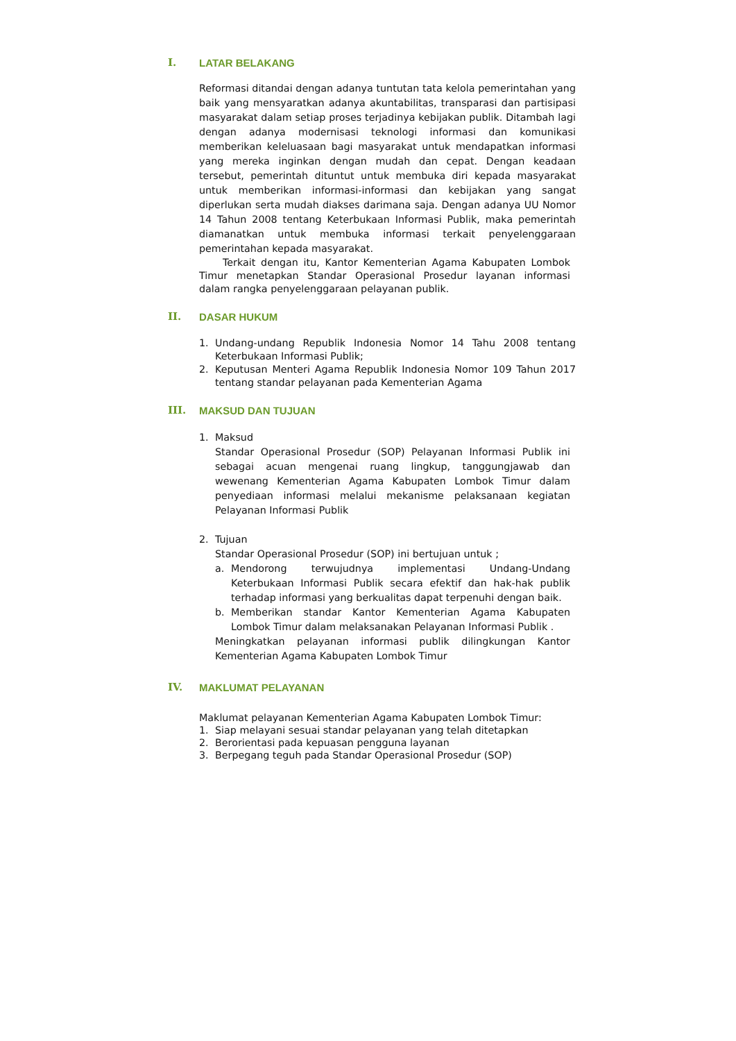I. LATAR BELAKANG
Reformasi ditandai dengan adanya tuntutan tata kelola pemerintahan yang baik yang mensyaratkan adanya akuntabilitas, transparasi dan partisipasi masyarakat dalam setiap proses terjadinya kebijakan publik. Ditambah lagi dengan adanya modernisasi teknologi informasi dan komunikasi memberikan keleluasaan bagi masyarakat untuk mendapatkan informasi yang mereka inginkan dengan mudah dan cepat. Dengan keadaan tersebut, pemerintah dituntut untuk membuka diri kepada masyarakat untuk memberikan informasi-informasi dan kebijakan yang sangat diperlukan serta mudah diakses darimana saja. Dengan adanya UU Nomor 14 Tahun 2008 tentang Keterbukaan Informasi Publik, maka pemerintah diamanatkan untuk membuka informasi terkait penyelenggaraan pemerintahan kepada masyarakat.
Terkait dengan itu, Kantor Kementerian Agama Kabupaten Lombok Timur menetapkan Standar Operasional Prosedur layanan informasi dalam rangka penyelenggaraan pelayanan publik.
II. DASAR HUKUM
1. Undang-undang Republik Indonesia Nomor 14 Tahu 2008 tentang Keterbukaan Informasi Publik;
2. Keputusan Menteri Agama Republik Indonesia Nomor 109 Tahun 2017 tentang standar pelayanan pada Kementerian Agama
III. MAKSUD DAN TUJUAN
1. Maksud
Standar Operasional Prosedur (SOP) Pelayanan Informasi Publik ini sebagai acuan mengenai ruang lingkup, tanggungjawab dan wewenang Kementerian Agama Kabupaten Lombok Timur dalam penyediaan informasi melalui mekanisme pelaksanaan kegiatan Pelayanan Informasi Publik
2. Tujuan
Standar Operasional Prosedur (SOP) ini bertujuan untuk ;
a. Mendorong terwujudnya implementasi Undang-Undang Keterbukaan Informasi Publik secara efektif dan hak-hak publik terhadap informasi yang berkualitas dapat terpenuhi dengan baik.
b. Memberikan standar Kantor Kementerian Agama Kabupaten Lombok Timur dalam melaksanakan Pelayanan Informasi Publik .
Meningkatkan pelayanan informasi publik dilingkungan Kantor Kementerian Agama Kabupaten Lombok Timur
IV. MAKLUMAT PELAYANAN
Maklumat pelayanan Kementerian Agama Kabupaten Lombok Timur:
1. Siap melayani sesuai standar pelayanan yang telah ditetapkan
2. Berorientasi pada kepuasan pengguna layanan
3. Berpegang teguh pada Standar Operasional Prosedur (SOP)